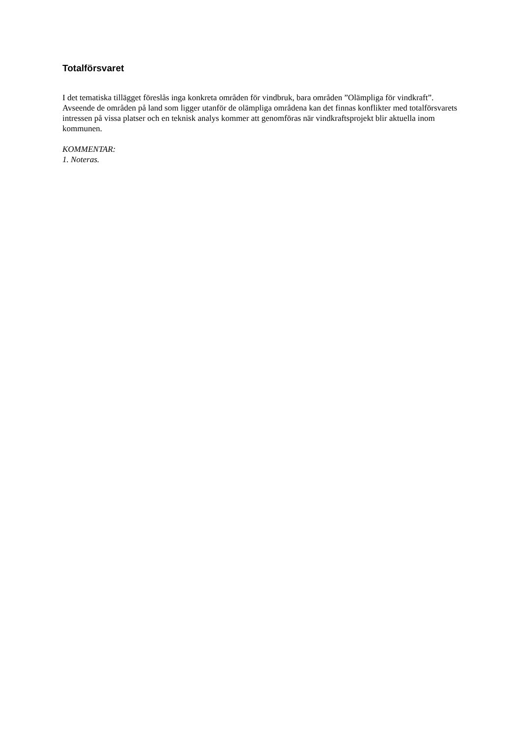Totalförsvaret
I det tematiska tillägget föreslås inga konkreta områden för vindbruk, bara områden ”Olämpliga för vindkraft”. Avseende de områden på land som ligger utanför de olämpliga områdena kan det finnas konflikter med totalförsvarets intressen på vissa platser och en teknisk analys kommer att genomföras när vindkraftsprojekt blir aktuella inom kommunen.
KOMMENTAR:
1. Noteras.